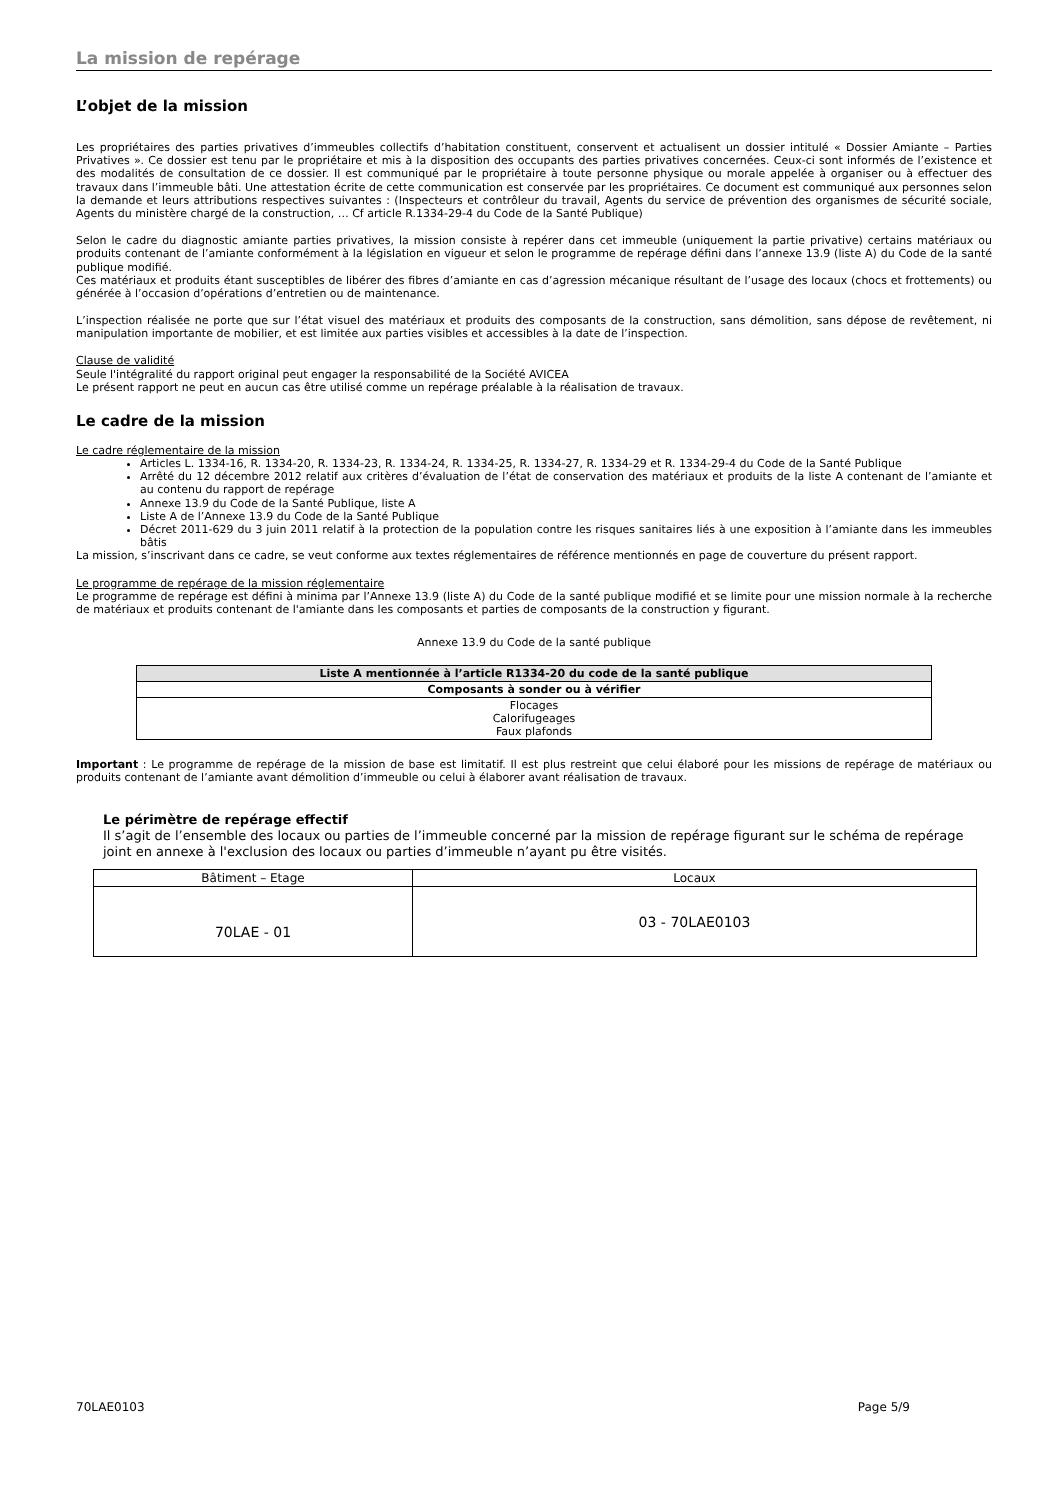La mission de repérage
L’objet de la mission
Les propriétaires des parties privatives d’immeubles collectifs d’habitation constituent, conservent et actualisent un dossier intitulé « Dossier Amiante – Parties Privatives ». Ce dossier est tenu par le propriétaire et mis à la disposition des occupants des parties privatives concernées. Ceux-ci sont informés de l’existence et des modalités de consultation de ce dossier. Il est communiqué par le propriétaire à toute personne physique ou morale appelée à organiser ou à effectuer des travaux dans l’immeuble bâti. Une attestation écrite de cette communication est conservée par les propriétaires. Ce document est communiqué aux personnes selon la demande et leurs attributions respectives suivantes : (Inspecteurs et contrôleur du travail, Agents du service de prévention des organismes de sécurité sociale, Agents du ministère chargé de la construction, … Cf article R.1334-29-4 du Code de la Santé Publique)
Selon le cadre du diagnostic amiante parties privatives, la mission consiste à repérer dans cet immeuble (uniquement la partie privative) certains matériaux ou produits contenant de l’amiante conformément à la législation en vigueur et selon le programme de repérage défini dans l’annexe 13.9 (liste A) du Code de la santé publique modifié.
Ces matériaux et produits étant susceptibles de libérer des fibres d’amiante en cas d’agression mécanique résultant de l’usage des locaux (chocs et frottements) ou générée à l’occasion d’opérations d’entretien ou de maintenance.
L’inspection réalisée ne porte que sur l’état visuel des matériaux et produits des composants de la construction, sans démolition, sans dépose de revêtement, ni manipulation importante de mobilier, et est limitée aux parties visibles et accessibles à la date de l’inspection.
Clause de validité
Seule l'intégralité du rapport original peut engager la responsabilité de la Société AVICEA
Le présent rapport ne peut en aucun cas être utilisé comme un repérage préalable à la réalisation de travaux.
Le cadre de la mission
Le cadre réglementaire de la mission
Articles L. 1334-16, R. 1334-20, R. 1334-23, R. 1334-24, R. 1334-25, R. 1334-27, R. 1334-29 et R. 1334-29-4 du Code de la Santé Publique
Arrêté du 12 décembre 2012 relatif aux critères d’évaluation de l’état de conservation des matériaux et produits de la liste A contenant de l’amiante et au contenu du rapport de repérage
Annexe 13.9 du Code de la Santé Publique, liste A
Liste A de l’Annexe 13.9 du Code de la Santé Publique
Décret 2011-629 du 3 juin 2011 relatif à la protection de la population contre les risques sanitaires liés à une exposition à l’amiante dans les immeubles bâtis
La mission, s’inscrivant dans ce cadre, se veut conforme aux textes réglementaires de référence mentionnés en page de couverture du présent rapport.
Le programme de repérage de la mission réglementaire
Le programme de repérage est défini à minima par l’Annexe 13.9 (liste A) du Code de la santé publique modifié et se limite pour une mission normale à la recherche de matériaux et produits contenant de l'amiante dans les composants et parties de composants de la construction y figurant.
Annexe 13.9 du Code de la santé publique
| Liste A mentionnée à l’article R1334-20 du code de la santé publique |
| Composants à sonder ou à vérifier |
| Flocages Calorifugeages Faux plafonds |
Important : Le programme de repérage de la mission de base est limitatif. Il est plus restreint que celui élaboré pour les missions de repérage de matériaux ou produits contenant de l’amiante avant démolition d’immeuble ou celui à élaborer avant réalisation de travaux.
Le périmètre de repérage effectif
Il s’agit de l’ensemble des locaux ou parties de l’immeuble concerné par la mission de repérage figurant sur le schéma de repérage joint en annexe à l'exclusion des locaux ou parties d’immeuble n’ayant pu être visités.
| Bâtiment – Etage | Locaux |
| 70LAE - 01 | 03 - 70LAE0103 |
70LAE0103 Page 5/9